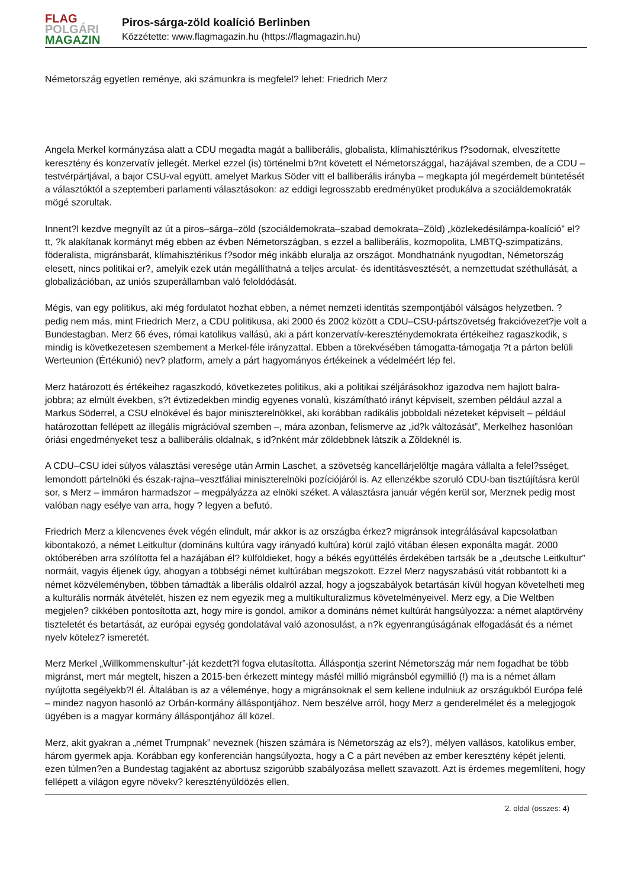FLAG
POLGÁRI
MAGAZIN
Piros-sárga-zöld koalíció Berlinben
Közzétette: www.flagmagazin.hu (https://flagmagazin.hu)
Németország egyetlen reménye, aki számunkra is megfelel? lehet: Friedrich Merz
Angela Merkel kormányzása alatt a CDU megadta magát a balliberális, globalista, klímahisztérikus f?sodornak, elveszítette keresztény és konzervatív jellegét. Merkel ezzel (is) történelmi b?nt követett el Németországgal, hazájával szemben, de a CDU – testvérpártjával, a bajor CSU-val együtt, amelyet Markus Söder vitt el balliberális irányba – megkapta jól megérdemelt büntetését a választóktól a szeptemberi parlamenti választásokon: az eddigi legrosszabb eredményüket produkálva a szociáldemokraták mögé szorultak.
Innent?l kezdve megnyílt az út a piros–sárga–zöld (szociáldemokrata–szabad demokrata–Zöld) „közlekedésilámpa-koalíció” el?tt, ?k alakítanak kormányt még ebben az évben Németországban, s ezzel a balliberális, kozmopolita, LMBTQ-szimpatizáns, föderalista, migránsbarát, klímahisztérikus f?sodor még inkább eluralja az országot. Mondhatnánk nyugodtan, Németország elesett, nincs politikai er?, amelyik ezek után megállíthatná a teljes arculat- és identitásvesztését, a nemzettudat széthullását, a globalizációban, az uniós szuperállamban való feloldódását.
Mégis, van egy politikus, aki még fordulatot hozhat ebben, a német nemzeti identitás szempontjából válságos helyzetben. ? pedig nem más, mint Friedrich Merz, a CDU politikusa, aki 2000 és 2002 között a CDU–CSU-pártszövetség frakcióvezet?je volt a Bundestagban. Merz 66 éves, római katolikus vallású, aki a párt konzervatív-kereszténydemokrata értékeihez ragaszkodik, s mindig is következetesen szembement a Merkel-féle irányzattal. Ebben a törekvésében támogatta-támogatja ?t a párton belüli Werteunion (Értékunió) nev? platform, amely a párt hagyományos értékeinek a védelméért lép fel.
Merz határozott és értékeihez ragaszkodó, következetes politikus, aki a politikai széljárásokhoz igazodva nem hajlott balra-jobbra; az elmúlt években, s?t évtizedekben mindig egyenes vonalú, kiszámítható irányt képviselt, szemben például azzal a Markus Söderrel, a CSU elnökével és bajor miniszterelnökkel, aki korábban radikális jobboldali nézeteket képviselt – például határozottan fellépett az illegális migrációval szemben –, mára azonban, felismerve az „id?k változását”, Merkelhez hasonlóan óriási engedményeket tesz a balliberális oldalnak, s id?nként már zöldebbnek látszik a Zöldeknél is.
A CDU–CSU idei súlyos választási veresége után Armin Laschet, a szövetség kancellárjelöltje magára vállalta a felel?sséget, lemondott pártelnöki és észak-rajna–vesztfáliai miniszterelnöki pozíciójáról is. Az ellenzékbe szoruló CDU-ban tisztújításra kerül sor, s Merz – immáron harmadszor – megpályázza az elnöki széket. A választásra január végén kerül sor, Merznek pedig most valóban nagy esélye van arra, hogy ? legyen a befutó.
Friedrich Merz a kilencvenes évek végén elindult, már akkor is az országba érkez? migránsok integrálásával kapcsolatban kibontakozó, a német Leitkultur (domináns kultúra vagy irányadó kultúra) körül zajló vitában élesen exponálta magát. 2000 októberében arra szólította fel a hazájában él? külföldieket, hogy a békés együttélés érdekében tartsák be a „deutsche Leitkultur” normáit, vagyis éljenek úgy, ahogyan a többségi német kultúrában megszokott. Ezzel Merz nagyszabású vitát robbantott ki a német közvéleményben, többen támadták a liberális oldalról azzal, hogy a jogszabályok betartásán kívül hogyan követelheti meg a kulturális normák átvételét, hiszen ez nem egyezik meg a multikulturalizmus követelményeivel. Merz egy, a Die Weltben megjelen? cikkében pontosította azt, hogy mire is gondol, amikor a domináns német kultúrát hangsúlyozza: a német alaptörvény tiszteletét és betartását, az európai egység gondolatával való azonosulást, a n?k egyenrangúságának elfogadását és a német nyelv kötelez? ismeretét.
Merz Merkel „Willkommenskultur”-ját kezdett?l fogva elutasította. Álláspontja szerint Németország már nem fogadhat be több migránst, mert már megtelt, hiszen a 2015-ben érkezett mintegy másfél millió migránsból egymillió (!) ma is a német állam nyújtotta segélyekb?l él. Általában is az a véleménye, hogy a migránsoknak el sem kellene indulniuk az országukból Európa felé – mindez nagyon hasonló az Orbán-kormány álláspontjához. Nem beszélve arról, hogy Merz a genderelmélet és a melegjogok ügyében is a magyar kormány álláspontjához áll közel.
Merz, akit gyakran a „német Trumpnak” neveznek (hiszen számára is Németország az els?), mélyen vallásos, katolikus ember, három gyermek apja. Korábban egy konferencián hangsúlyozta, hogy a C a párt nevében az ember keresztény képét jelenti, ezen túlmen?en a Bundestag tagjaként az abortusz szigorúbb szabályozása mellett szavazott. Azt is érdemes megemlíteni, hogy fellépett a világon egyre növekv? keresztényüldözés ellen,
2. oldal (összes: 4)